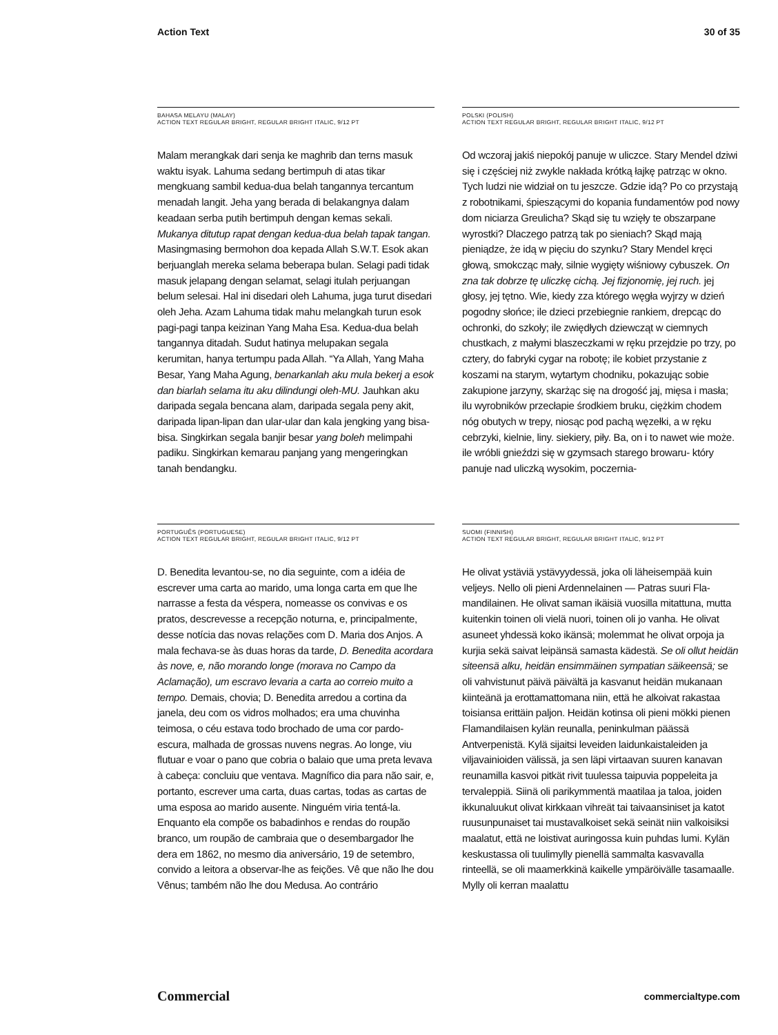Action Text 30 of 35
BAHASA MELAYU (MALAY)
ACTION TEXT REGULAR BRIGHT, REGULAR BRIGHT ITALIC, 9/12 PT
Malam merangkak dari senja ke maghrib dan terns masuk waktu isyak. Lahuma sedang bertimpuh di atas tikar mengkuang sambil kedua-dua belah tangan­nya tercantum menadah langit. Jeha yang berada di belakangnya dalam keadaan serba putih bertimpuh dengan kemas sekali. Mukanya ditutup rapat dengan kedua-dua belah tapak tangan. Masingmasing ber­mohon doa kepada Allah S.W.T. Esok akan berjuanglah mereka selama beberapa bulan. Selagi padi tidak masuk jelapang dengan selamat, selagi itulah perjuangan belum selesai. Hal ini disedari oleh Lahuma, juga turut disedari oleh Jeha. Azam Lahuma tidak mahu melangkah turun esok pagi-pagi tanpa keizinan Yang Maha Esa. Kedua-dua belah tangannya ditadah. Sudut hatinya melupakan segala kerumitan, hanya tertumpu pada Allah. “Ya Allah, Yang Maha Besar, Yang Maha Agung, benarkanlah aku mula bekerj a esok dan biarlah selama itu aku dilindungi oleh-MU. Jauhkan aku daripada segala bencana alam, daripada segala peny akit, daripada lipan-lipan dan ular-ular dan kala jengking yang bisa-bisa. Singkirkan segala banjir besar yang boleh melimpahi padiku. Singkirkan kemarau panjang yang mengeringkan tanah bendangku.
POLSKI (POLISH)
ACTION TEXT REGULAR BRIGHT, REGULAR BRIGHT ITALIC, 9/12 PT
Od wczoraj jakiś niepokój panuje w uliczce. Stary Mendel dziwi się i częściej niż zwykle nakłada krótką łajkę patrząc w okno. Tych ludzi nie widział on tu jeszcze. Gdzie idą? Po co przystają z robotnikami, śpieszącymi do kopania fundamentów pod nowy dom niciarza Greulicha? Skąd się tu wzięły te obszarpane wyrostki? Dlaczego patrzą tak po sieniach? Skąd mają pieniądze, że idą w pięciu do szynku? Stary Mendel kręci głową, smokcząc mały, silnie wygięty wiśniowy cybuszek. On zna tak dobrze tę uliczkę cichą. Jej fizjonomię, jej ruch. jej głosy, jej tętno. Wie, kiedy zza którego węgła wyjrzy w dzień pogodny słońce; ile dzieci przebiegnie rankiem, drepcąc do ochronki, do szkoły; ile zwiędłych dziewcząt w ciemnych chustkach, z małymi blaszeczkami w ręku przejdzie po trzy, po cztery, do fabryki cygar na robotę; ile kobiet przystanie z koszami na starym, wytartym chodniku, pokazując sobie zakupione jarzyny, skarżąc się na drogość jaj, mięsa i masła; ilu wyrobników przecłapie środkiem bruku, ciężkim chodem nóg obutych w trepy, niosąc pod pachą węzełki, a w ręku cebrzyki, kielnie, liny. siekiery, piły. Ba, on i to nawet wie może. ile wróbli gnieździ się w gzymsach starego browaru- który panuje nad uliczką wysokim, poczernia-
PORTUGUÊS (PORTUGUESE)
ACTION TEXT REGULAR BRIGHT, REGULAR BRIGHT ITALIC, 9/12 PT
D. Benedita levantou-se, no dia seguinte, com a idéia de escrever uma carta ao marido, uma longa carta em que lhe narrasse a festa da véspera, nomeasse os convivas e os pratos, descrevesse a recepção noturna, e, principal­mente, desse notícia das novas relações com D. Maria dos Anjos. A mala fechava-se às duas horas da tarde, D. Benedita acordara às nove, e, não morando longe (morava no Campo da Aclamação), um escravo levaria a carta ao correio muito a tempo. Demais, chovia; D. Benedita arredou a cortina da janela, deu com os vidros molhados; era uma chuvinha teimosa, o céu estava todo brochado de uma cor pardo-escura, malhada de grossas nuvens negras. Ao longe, viu flutuar e voar o pano que cobria o balaio que uma preta levava à cabeça: concluiu que ventava. Magnífico dia para não sair, e, portanto, escrever uma carta, duas cartas, todas as cartas de uma esposa ao marido ausente. Ninguém viria tentá-la. Enquanto ela compõe os babadinhos e rendas do roupão branco, um roupão de cambraia que o desembargador lhe dera em 1862, no mesmo dia aniversário, 19 de setembro, convido a leitora a observar-lhe as feições. Vê que não lhe dou Vênus; também não lhe dou Medusa. Ao contrário
SUOMI (FINNISH)
ACTION TEXT REGULAR BRIGHT, REGULAR BRIGHT ITALIC, 9/12 PT
He olivat ystäviä ystävyydessä, joka oli läheisempää kuin veljeys. Nello oli pieni Ardennelainen — Patras suuri Fla­mandilainen. He olivat saman ikäisiä vuosilla mitattuna, mutta kuitenkin toinen oli vielä nuori, toinen oli jo vanha. He olivat asuneet yhdessä koko ikänsä; molemmat he oli­vat orpoja ja kurjia sekä saivat leipänsä samasta kädestä. Se oli ollut heidän siteensä alku, heidän ensimmäinen sympatian säikeensä; se oli vahvistunut päivä päivältä ja kasvanut heidän mukanaan kiinteänä ja erottamattoma­na niin, että he alkoivat rakastaa toisiansa erittäin paljon. Heidän kotinsa oli pieni mökki pienen Flamandilaisen kylän reunalla, peninkulman päässä Antverpenistä. Kylä sijaitsi leveiden laidunkaistaleiden ja viljavainioiden välissä, ja sen läpi virtaavan suuren kanavan reunamilla kasvoi pitkät rivit tuulessa taipuvia poppeleita ja terva­leppiä. Siinä oli parikymmentä maatilaa ja taloa, joiden ikkunaluukut olivat kirkkaan vihreät tai taivaansiniset ja katot ruusunpunaiset tai mustavalkoiset sekä seinät niin valkoisiksi maalatut, että ne loistivat auringossa kuin puhdas lumi. Kylän keskustassa oli tuulimylly pienellä sammalta kasvavalla rinteellä, se oli maamerkkinä kai­kelle ympäröivälle tasamaalle. Mylly oli kerran maalattu
Commercial commercialtype.com